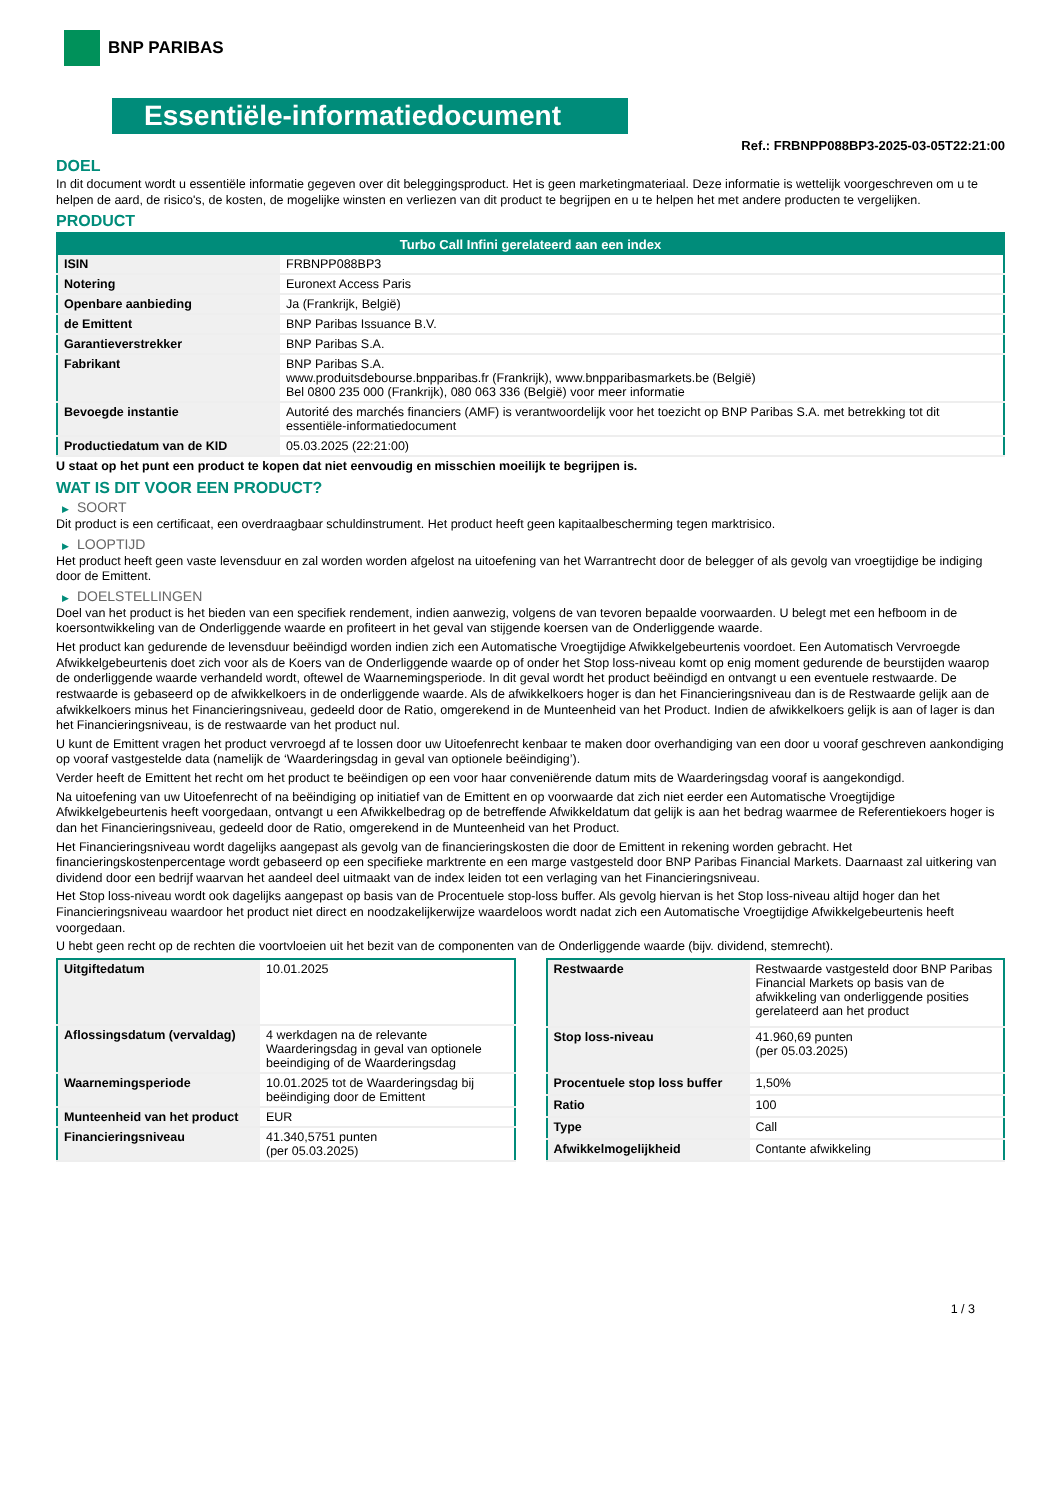BNP PARIBAS
Essentiële-informatiedocument
Ref.: FRBNPP088BP3-2025-03-05T22:21:00
DOEL
In dit document wordt u essentiële informatie gegeven over dit beleggingsproduct. Het is geen marketingmateriaal. Deze informatie is wettelijk voorgeschreven om u te helpen de aard, de risico's, de kosten, de mogelijke winsten en verliezen van dit product te begrijpen en u te helpen het met andere producten te vergelijken.
PRODUCT
| Turbo Call Infini gerelateerd aan een index | |
| --- | --- |
| ISIN | FRBNPP088BP3 |
| Notering | Euronext Access Paris |
| Openbare aanbieding | Ja (Frankrijk, België) |
| de Emittent | BNP Paribas Issuance B.V. |
| Garantieverstrekker | BNP Paribas S.A. |
| Fabrikant | BNP Paribas S.A. www.produitsdebourse.bnpparibas.fr (Frankrijk), www.bnpparibasmarkets.be (België) Bel 0800 235 000 (Frankrijk), 080 063 336 (België) voor meer informatie |
| Bevoegde instantie | Autorité des marchés financiers (AMF) is verantwoordelijk voor het toezicht op BNP Paribas S.A. met betrekking tot dit essentiële-informatiedocument |
| Productiedatum van de KID | 05.03.2025 (22:21:00) |
U staat op het punt een product te kopen dat niet eenvoudig en misschien moeilijk te begrijpen is.
WAT IS DIT VOOR EEN PRODUCT?
▶ SOORT
Dit product is een certificaat, een overdraagbaar schuldinstrument. Het product heeft geen kapitaalbescherming tegen marktrisico.
▶ LOOPTIJD
Het product heeft geen vaste levensduur en zal worden worden afgelost na uitoefening van het Warrantrecht door de belegger of als gevolg van vroegtijdige be indiging door de Emittent.
▶ DOELSTELLINGEN
Doel van het product is het bieden van een specifiek rendement, indien aanwezig, volgens de van tevoren bepaalde voorwaarden. U belegt met een hefboom in de koersontwikkeling van de Onderliggende waarde en profiteert in het geval van stijgende koersen van de Onderliggende waarde.
Het product kan gedurende de levensduur beëindigd worden indien zich een Automatische Vroegtijdige Afwikkelgebeurtenis voordoet. Een Automatisch Vervroegde Afwikkelgebeurtenis doet zich voor als de Koers van de Onderliggende waarde op of onder het Stop loss-niveau komt op enig moment gedurende de beurstijden waarop de onderliggende waarde verhandeld wordt, oftewel de Waarnemingsperiode. In dit geval wordt het product beëindigd en ontvangt u een eventuele restwaarde. De restwaarde is gebaseerd op de afwikkelkoers in de onderliggende waarde. Als de afwikkelkoers hoger is dan het Financieringsniveau dan is de Restwaarde gelijk aan de afwikkelkoers minus het Financieringsniveau, gedeeld door de Ratio, omgerekend in de Munteenheid van het Product. Indien de afwikkelkoers gelijk is aan of lager is dan het Financieringsniveau, is de restwaarde van het product nul.
U kunt de Emittent vragen het product vervroegd af te lossen door uw Uitoefenrecht kenbaar te maken door overhandiging van een door u vooraf geschreven aankondiging op vooraf vastgestelde data (namelijk de ‘Waarderingsdag in geval van optionele beëindiging’).
Verder heeft de Emittent het recht om het product te beëindigen op een voor haar conveniërende datum mits de Waarderingsdag vooraf is aangekondigd.
Na uitoefening van uw Uitoefenrecht of na beëindiging op initiatief van de Emittent en op voorwaarde dat zich niet eerder een Automatische Vroegtijdige Afwikkelgebeurtenis heeft voorgedaan, ontvangt u een Afwikkelbedrag op de betreffende Afwikkeldatum dat gelijk is aan het bedrag waarmee de Referentiekoers hoger is dan het Financieringsniveau, gedeeld door de Ratio, omgerekend in de Munteenheid van het Product.
Het Financieringsniveau wordt dagelijks aangepast als gevolg van de financieringskosten die door de Emittent in rekening worden gebracht. Het financieringskostenpercentage wordt gebaseerd op een specifieke marktrente en een marge vastgesteld door BNP Paribas Financial Markets. Daarnaast zal uitkering van dividend door een bedrijf waarvan het aandeel deel uitmaakt van de index leiden tot een verlaging van het Financieringsniveau.
Het Stop loss-niveau wordt ook dagelijks aangepast op basis van de Procentuele stop-loss buffer. Als gevolg hiervan is het Stop loss-niveau altijd hoger dan het Financieringsniveau waardoor het product niet direct en noodzakelijkerwijze waardeloos wordt nadat zich een Automatische Vroegtijdige Afwikkelgebeurtenis heeft voorgedaan.
U hebt geen recht op de rechten die voortvloeien uit het bezit van de componenten van de Onderliggende waarde (bijv. dividend, stemrecht).
| Uitgiftedatum | 10.01.2025 |
| Aflossingsdatum (vervaldag) | 4 werkdagen na de relevante Waarderingsdag in geval van optionele beeindiging of de Waarderingsdag |
| Waarnemingsperiode | 10.01.2025 tot de Waarderingsdag bij beëindiging door de Emittent |
| Munteenheid van het product | EUR |
| Financieringsniveau | 41.340,5751 punten (per 05.03.2025) |
| Restwaarde | Restwaarde vastgesteld door BNP Paribas Financial Markets op basis van de afwikkeling van onderliggende posities gerelateerd aan het product |
| Stop loss-niveau | 41.960,69 punten (per 05.03.2025) |
| Procentuele stop loss buffer | 1,50% |
| Ratio | 100 |
| Type | Call |
| Afwikkelmogelijkheid | Contante afwikkeling |
1 / 3